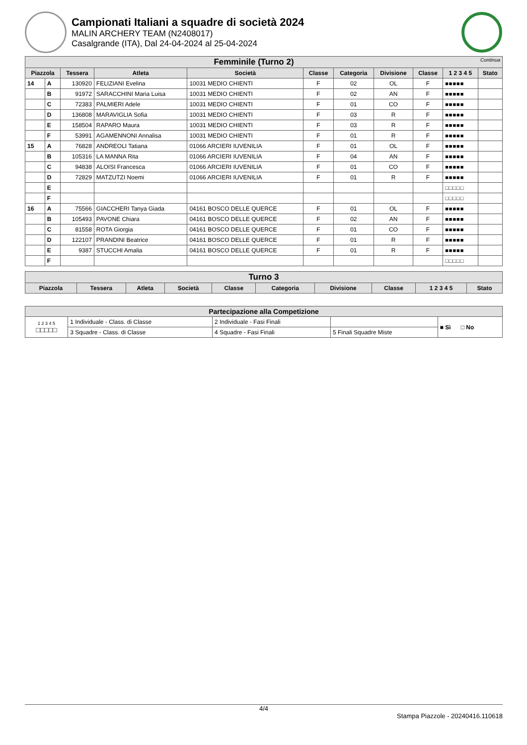Campionati Italiani a squadre di società 2024
MALIN ARCHERY TEAM (N2408017)
Casalgrande (ITA), Dal 24-04-2024 al 25-04-2024
| Femminile (Turno 2) Continua | | | | | | | | | | |
| Piazzola | | Tessera | Atleta | Società | Classe | Categoria | Divisione | Classe | 1 2 3 4 5 | Stato |
| 14 | A | 130920 | FELIZIANI Evelina | 10031 MEDIO CHIENTI | F | 02 | OL | F | ■■■■■ | |
| | B | 91972 | SARACCHINI Maria Luisa | 10031 MEDIO CHIENTI | F | 02 | AN | F | ■■■■■ | |
| | C | 72383 | PALMIERI Adele | 10031 MEDIO CHIENTI | F | 01 | CO | F | ■■■■■ | |
| | D | 136808 | MARAVIGLIA Sofia | 10031 MEDIO CHIENTI | F | 03 | R | F | ■■■■■ | |
| | E | 158504 | RAPARO Maura | 10031 MEDIO CHIENTI | F | 03 | R | F | ■■■■■ | |
| | F | 53991 | AGAMENNONI Annalisa | 10031 MEDIO CHIENTI | F | 01 | R | F | ■■■■■ | |
| 15 | A | 76828 | ANDREOLI Tatiana | 01066 ARCIERI IUVENILIA | F | 01 | OL | F | ■■■■■ | |
| | B | 105316 | LA MANNA Rita | 01066 ARCIERI IUVENILIA | F | 04 | AN | F | ■■■■■ | |
| | C | 94838 | ALOISI Francesca | 01066 ARCIERI IUVENILIA | F | 01 | CO | F | ■■■■■ | |
| | D | 72829 | MATZUTZI Noemi | 01066 ARCIERI IUVENILIA | F | 01 | R | F | ■■■■■ | |
| | E | | | | | | | | □□□□□ | |
| | F | | | | | | | | □□□□□ | |
| 16 | A | 75566 | GIACCHERI Tanya Giada | 04161 BOSCO DELLE QUERCE | F | 01 | OL | F | ■■■■■ | |
| | B | 105493 | PAVONE Chiara | 04161 BOSCO DELLE QUERCE | F | 02 | AN | F | ■■■■■ | |
| | C | 81558 | ROTA Giorgia | 04161 BOSCO DELLE QUERCE | F | 01 | CO | F | ■■■■■ | |
| | D | 122107 | PRANDINI Beatrice | 04161 BOSCO DELLE QUERCE | F | 01 | R | F | ■■■■■ | |
| | E | 9387 | STUCCHI Amalia | 04161 BOSCO DELLE QUERCE | F | 01 | R | F | ■■■■■ | |
| | F | | | | | | | | □□□□□ | |
| Turno 3 | | | | | | | | | |
| Piazzola | Tessera | Atleta | Società | Classe | Categoria | Divisione | Classe | 1 2 3 4 5 | Stato |
| Partecipazione alla Competizione | | | | |
| 1 2 3 4 5 □□□□□ | 1 Individuale - Class. di Classe | 2 Individuale - Fasi Finali | | ■ Sì □ No |
| | 3 Squadre - Class. di Classe | 4 Squadre - Fasi Finali | 5 Finali Squadre Miste | |
4/4
Stampa Piazzole - 20240416.110618